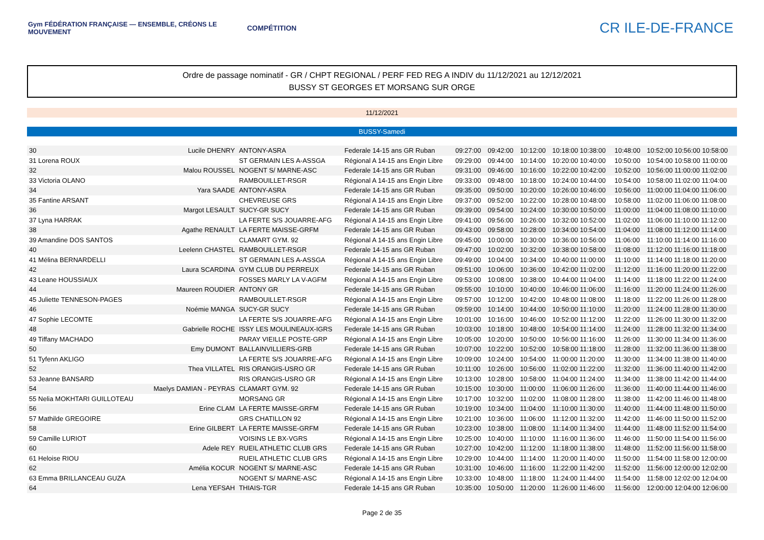Gym FÉDÉRATION FRANÇAISE — ENSEMBLE, CRÉONS LE MOUVEMENT
COMPÉTITION
CR ILE-DE-FRANCE
Ordre de passage nominatif - GR / CHPT REGIONAL / PERF FED REG A INDIV du 11/12/2021 au 12/12/2021
BUSSY ST GEORGES ET MORSANG SUR ORGE
11/12/2021
BUSSY-Samedi
| 30 | Lucile DHENRY | ANTONY-ASRA | Federale 14-15 ans GR Ruban | 09:27:00 | 09:42:00 | 10:12:00 | 10:18:00 10:38:00 | 10:48:00 | 10:52:00 10:56:00 10:58:00 |
| 31 Lorena ROUX | | ST GERMAIN LES A-ASSGA | Régional A 14-15 ans Engin Libre | 09:29:00 | 09:44:00 | 10:14:00 | 10:20:00 10:40:00 | 10:50:00 | 10:54:00 10:58:00 11:00:00 |
| 32 | Malou ROUSSEL | NOGENT S/ MARNE-ASC | Federale 14-15 ans GR Ruban | 09:31:00 | 09:46:00 | 10:16:00 | 10:22:00 10:42:00 | 10:52:00 | 10:56:00 11:00:00 11:02:00 |
| 33 Victoria OLANO | | RAMBOUILLET-RSGR | Régional A 14-15 ans Engin Libre | 09:33:00 | 09:48:00 | 10:18:00 | 10:24:00 10:44:00 | 10:54:00 | 10:58:00 11:02:00 11:04:00 |
| 34 | Yara SAADE | ANTONY-ASRA | Federale 14-15 ans GR Ruban | 09:35:00 | 09:50:00 | 10:20:00 | 10:26:00 10:46:00 | 10:56:00 | 11:00:00 11:04:00 11:06:00 |
| 35 Fantine ARSANT | | CHEVREUSE GRS | Régional A 14-15 ans Engin Libre | 09:37:00 | 09:52:00 | 10:22:00 | 10:28:00 10:48:00 | 10:58:00 | 11:02:00 11:06:00 11:08:00 |
| 36 | Margot LESAULT | SUCY-GR SUCY | Federale 14-15 ans GR Ruban | 09:39:00 | 09:54:00 | 10:24:00 | 10:30:00 10:50:00 | 11:00:00 | 11:04:00 11:08:00 11:10:00 |
| 37 Lyna HARRAK | | LA FERTE S/S JOUARRE-AFG | Régional A 14-15 ans Engin Libre | 09:41:00 | 09:56:00 | 10:26:00 | 10:32:00 10:52:00 | 11:02:00 | 11:06:00 11:10:00 11:12:00 |
| 38 | Agathe RENAULT | LA FERTE MAISSE-GRFM | Federale 14-15 ans GR Ruban | 09:43:00 | 09:58:00 | 10:28:00 | 10:34:00 10:54:00 | 11:04:00 | 11:08:00 11:12:00 11:14:00 |
| 39 Amandine DOS SANTOS | | CLAMART GYM. 92 | Régional A 14-15 ans Engin Libre | 09:45:00 | 10:00:00 | 10:30:00 | 10:36:00 10:56:00 | 11:06:00 | 11:10:00 11:14:00 11:16:00 |
| 40 | Leelenn CHASTEL | RAMBOUILLET-RSGR | Federale 14-15 ans GR Ruban | 09:47:00 | 10:02:00 | 10:32:00 | 10:38:00 10:58:00 | 11:08:00 | 11:12:00 11:16:00 11:18:00 |
| 41 Mélina BERNARDELLI | | ST GERMAIN LES A-ASSGA | Régional A 14-15 ans Engin Libre | 09:49:00 | 10:04:00 | 10:34:00 | 10:40:00 11:00:00 | 11:10:00 | 11:14:00 11:18:00 11:20:00 |
| 42 | Laura SCARDINA | GYM CLUB DU PERREUX | Federale 14-15 ans GR Ruban | 09:51:00 | 10:06:00 | 10:36:00 | 10:42:00 11:02:00 | 11:12:00 | 11:16:00 11:20:00 11:22:00 |
| 43 Leane HOUSSIAUX | | FOSSES MARLY LA V-AGFM | Régional A 14-15 ans Engin Libre | 09:53:00 | 10:08:00 | 10:38:00 | 10:44:00 11:04:00 | 11:14:00 | 11:18:00 11:22:00 11:24:00 |
| 44 | Maureen ROUDIER | ANTONY GR | Federale 14-15 ans GR Ruban | 09:55:00 | 10:10:00 | 10:40:00 | 10:46:00 11:06:00 | 11:16:00 | 11:20:00 11:24:00 11:26:00 |
| 45 Juliette TENNESON-PAGES | | RAMBOUILLET-RSGR | Régional A 14-15 ans Engin Libre | 09:57:00 | 10:12:00 | 10:42:00 | 10:48:00 11:08:00 | 11:18:00 | 11:22:00 11:26:00 11:28:00 |
| 46 | Noémie MANGA | SUCY-GR SUCY | Federale 14-15 ans GR Ruban | 09:59:00 | 10:14:00 | 10:44:00 | 10:50:00 11:10:00 | 11:20:00 | 11:24:00 11:28:00 11:30:00 |
| 47 Sophie LECOMTE | | LA FERTE S/S JOUARRE-AFG | Régional A 14-15 ans Engin Libre | 10:01:00 | 10:16:00 | 10:46:00 | 10:52:00 11:12:00 | 11:22:00 | 11:26:00 11:30:00 11:32:00 |
| 48 | Gabrielle ROCHE | ISSY LES MOULINEAUX-IGRS | Federale 14-15 ans GR Ruban | 10:03:00 | 10:18:00 | 10:48:00 | 10:54:00 11:14:00 | 11:24:00 | 11:28:00 11:32:00 11:34:00 |
| 49 Tiffany MACHADO | | PARAY VIEILLE POSTE-GRP | Régional A 14-15 ans Engin Libre | 10:05:00 | 10:20:00 | 10:50:00 | 10:56:00 11:16:00 | 11:26:00 | 11:30:00 11:34:00 11:36:00 |
| 50 | Emy DUMONT | BALLAINVILLIERS-GRB | Federale 14-15 ans GR Ruban | 10:07:00 | 10:22:00 | 10:52:00 | 10:58:00 11:18:00 | 11:28:00 | 11:32:00 11:36:00 11:38:00 |
| 51 Tyfenn AKLIGO | | LA FERTE S/S JOUARRE-AFG | Régional A 14-15 ans Engin Libre | 10:09:00 | 10:24:00 | 10:54:00 | 11:00:00 11:20:00 | 11:30:00 | 11:34:00 11:38:00 11:40:00 |
| 52 | Thea VILLATEL | RIS ORANGIS-USRO GR | Federale 14-15 ans GR Ruban | 10:11:00 | 10:26:00 | 10:56:00 | 11:02:00 11:22:00 | 11:32:00 | 11:36:00 11:40:00 11:42:00 |
| 53 Jeanne BANSARD | | RIS ORANGIS-USRO GR | Régional A 14-15 ans Engin Libre | 10:13:00 | 10:28:00 | 10:58:00 | 11:04:00 11:24:00 | 11:34:00 | 11:38:00 11:42:00 11:44:00 |
| 54 | Maelys DAMIAN - PEYRAS | CLAMART GYM. 92 | Federale 14-15 ans GR Ruban | 10:15:00 | 10:30:00 | 11:00:00 | 11:06:00 11:26:00 | 11:36:00 | 11:40:00 11:44:00 11:46:00 |
| 55 Nelia MOKHTARI GUILLOTEAU | | MORSANG GR | Régional A 14-15 ans Engin Libre | 10:17:00 | 10:32:00 | 11:02:00 | 11:08:00 11:28:00 | 11:38:00 | 11:42:00 11:46:00 11:48:00 |
| 56 | Erine CLAM | LA FERTE MAISSE-GRFM | Federale 14-15 ans GR Ruban | 10:19:00 | 10:34:00 | 11:04:00 | 11:10:00 11:30:00 | 11:40:00 | 11:44:00 11:48:00 11:50:00 |
| 57 Mathilde GREGOIRE | | GRS CHATILLON 92 | Régional A 14-15 ans Engin Libre | 10:21:00 | 10:36:00 | 11:06:00 | 11:12:00 11:32:00 | 11:42:00 | 11:46:00 11:50:00 11:52:00 |
| 58 | Erine GILBERT | LA FERTE MAISSE-GRFM | Federale 14-15 ans GR Ruban | 10:23:00 | 10:38:00 | 11:08:00 | 11:14:00 11:34:00 | 11:44:00 | 11:48:00 11:52:00 11:54:00 |
| 59 Camille LURIOT | | VOISINS LE BX-VGRS | Régional A 14-15 ans Engin Libre | 10:25:00 | 10:40:00 | 11:10:00 | 11:16:00 11:36:00 | 11:46:00 | 11:50:00 11:54:00 11:56:00 |
| 60 | Adele REY | RUEIL ATHLETIC CLUB GRS | Federale 14-15 ans GR Ruban | 10:27:00 | 10:42:00 | 11:12:00 | 11:18:00 11:38:00 | 11:48:00 | 11:52:00 11:56:00 11:58:00 |
| 61 Heloise RIOU | | RUEIL ATHLETIC CLUB GRS | Régional A 14-15 ans Engin Libre | 10:29:00 | 10:44:00 | 11:14:00 | 11:20:00 11:40:00 | 11:50:00 | 11:54:00 11:58:00 12:00:00 |
| 62 | Amélia KOCUR | NOGENT S/ MARNE-ASC | Federale 14-15 ans GR Ruban | 10:31:00 | 10:46:00 | 11:16:00 | 11:22:00 11:42:00 | 11:52:00 | 11:56:00 12:00:00 12:02:00 |
| 63 Emma BRILLANCEAU GUZA | | NOGENT S/ MARNE-ASC | Régional A 14-15 ans Engin Libre | 10:33:00 | 10:48:00 | 11:18:00 | 11:24:00 11:44:00 | 11:54:00 | 11:58:00 12:02:00 12:04:00 |
| 64 | Lena YEFSAH | THIAIS-TGR | Federale 14-15 ans GR Ruban | 10:35:00 | 10:50:00 | 11:20:00 | 11:26:00 11:46:00 | 11:56:00 | 12:00:00 12:04:00 12:06:00 |
Page 2 de 35